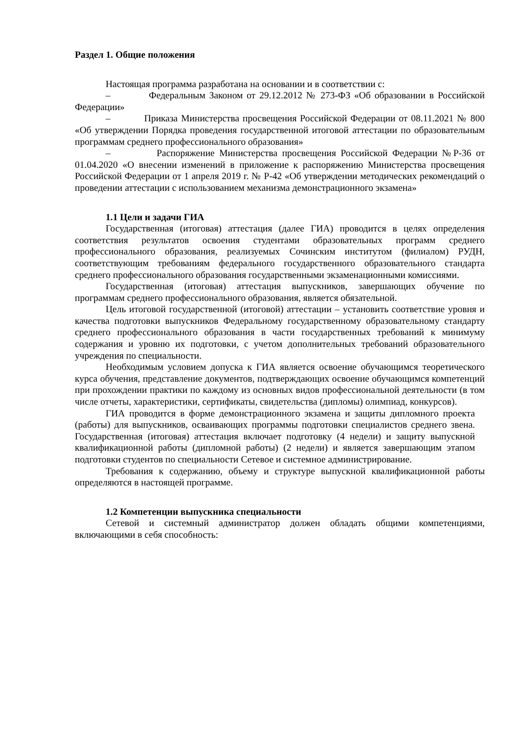Раздел 1. Общие положения
Настоящая программа разработана на основании и в соответствии с:
– Федеральным Законом от 29.12.2012 № 273-ФЗ «Об образовании в Российской Федерации»
– Приказа Министерства просвещения Российской Федерации от 08.11.2021 № 800 «Об утверждении Порядка проведения государственной итоговой аттестации по образовательным программам среднего профессионального образования»
– Распоряжение Министерства просвещения Российской Федерации №Р-36 от 01.04.2020 «О внесении изменений в приложение к распоряжению Министерства просвещения Российской Федерации от 1 апреля 2019 г. № Р-42 «Об утверждении методических рекомендаций о проведении аттестации с использованием механизма демонстрационного экзамена»
1.1 Цели и задачи ГИА
Государственная (итоговая) аттестация (далее ГИА) проводится в целях определения соответствия результатов освоения студентами образовательных программ среднего профессионального образования, реализуемых Сочинским институтом (филиалом) РУДН, соответствующим требованиям федерального государственного образовательного стандарта среднего профессионального образования государственными экзаменационными комиссиями.
Государственная (итоговая) аттестация выпускников, завершающих обучение по программам среднего профессионального образования, является обязательной.
Цель итоговой государственной (итоговой) аттестации – установить соответствие уровня и качества подготовки выпускников Федеральному государственному образовательному стандарту среднего профессионального образования в части государственных требований к минимуму содержания и уровню их подготовки, с учетом дополнительных требований образовательного учреждения по специальности.
Необходимым условием допуска к ГИА является освоение обучающимся теоретического курса обучения, представление документов, подтверждающих освоение обучающимся компетенций при прохождении практики по каждому из основных видов профессиональной деятельности (в том числе отчеты, характеристики, сертификаты, свидетельства (дипломы) олимпиад, конкурсов).
ГИА проводится в форме демонстрационного экзамена и защиты дипломного проекта (работы) для выпускников, осваивающих программы подготовки специалистов среднего звена. Государственная (итоговая) аттестация включает подготовку (4 недели) и защиту выпускной квалификационной работы (дипломной работы) (2 недели) и является завершающим этапом подготовки студентов по специальности Сетевое и системное администрирование.
Требования к содержанию, объему и структуре выпускной квалификационной работы определяются в настоящей программе.
1.2 Компетенции выпускника специальности
Сетевой и системный администратор должен обладать общими компетенциями, включающими в себя способность: